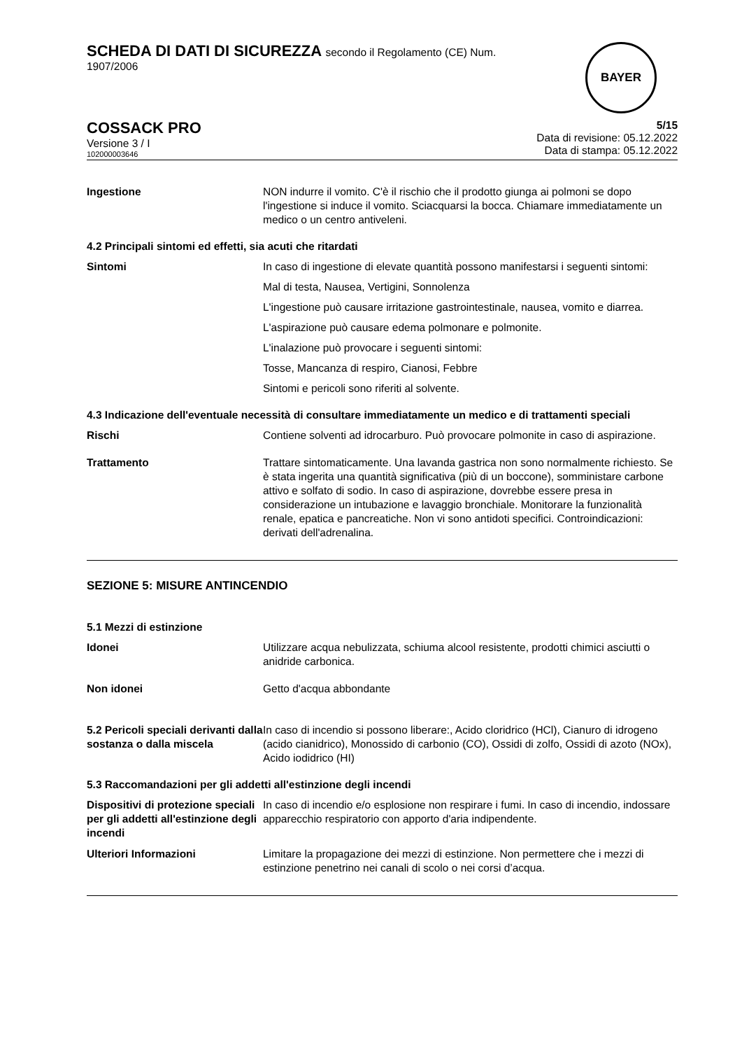SCHEDA DI DATI DI SICUREZZA secondo il Regolamento (CE) Num.
1907/2006
BAYER
COSSACK PRO
Versione 3 / I
102000003646
5/15
Data di revisione: 05.12.2022
Data di stampa: 05.12.2022
Ingestione NON indurre il vomito. C'è il rischio che il prodotto giunga ai polmoni se dopo l'ingestione si induce il vomito. Sciacquarsi la bocca. Chiamare immediatamente un medico o un centro antiveleni.
4.2 Principali sintomi ed effetti, sia acuti che ritardati
Sintomi In caso di ingestione di elevate quantità possono manifestarsi i seguenti sintomi:
Mal di testa, Nausea, Vertigini, Sonnolenza
L'ingestione può causare irritazione gastrointestinale, nausea, vomito e diarrea.
L'aspirazione può causare edema polmonare e polmonite.
L'inalazione può provocare i seguenti sintomi:
Tosse, Mancanza di respiro, Cianosi, Febbre
Sintomi e pericoli sono riferiti al solvente.
4.3 Indicazione dell'eventuale necessità di consultare immediatamente un medico e di trattamenti speciali
Rischi Contiene solventi ad idrocarburo. Può provocare polmonite in caso di aspirazione.
Trattamento Trattare sintomaticamente. Una lavanda gastrica non sono normalmente richiesto. Se è stata ingerita una quantità significativa (più di un boccone), somministare carbone attivo e solfato di sodio. In caso di aspirazione, dovrebbe essere presa in considerazione un intubazione e lavaggio bronchiale. Monitorare la funzionalità renale, epatica e pancreatiche. Non vi sono antidoti specifici. Controindicazioni: derivati dell'adrenalina.
SEZIONE 5: MISURE ANTINCENDIO
5.1 Mezzi di estinzione
Idonei Utilizzare acqua nebulizzata, schiuma alcool resistente, prodotti chimici asciutti o anidride carbonica.
Non idonei Getto d'acqua abbondante
5.2 Pericoli speciali derivanti dalla sostanza o dalla miscela
In caso di incendio si possono liberare:, Acido cloridrico (HCl), Cianuro di idrogeno (acido cianidrico), Monossido di carbonio (CO), Ossidi di zolfo, Ossidi di azoto (NOx), Acido iodidrico (HI)
5.3 Raccomandazioni per gli addetti all'estinzione degli incendi
Dispositivi di protezione speciali per gli addetti all'estinzione degli incendi
In caso di incendio e/o esplosione non respirare i fumi. In caso di incendio, indossare apparecchio respiratorio con apporto d'aria indipendente.
Ulteriori Informazioni Limitare la propagazione dei mezzi di estinzione. Non permettere che i mezzi di estinzione penetrino nei canali di scolo o nei corsi d’acqua.